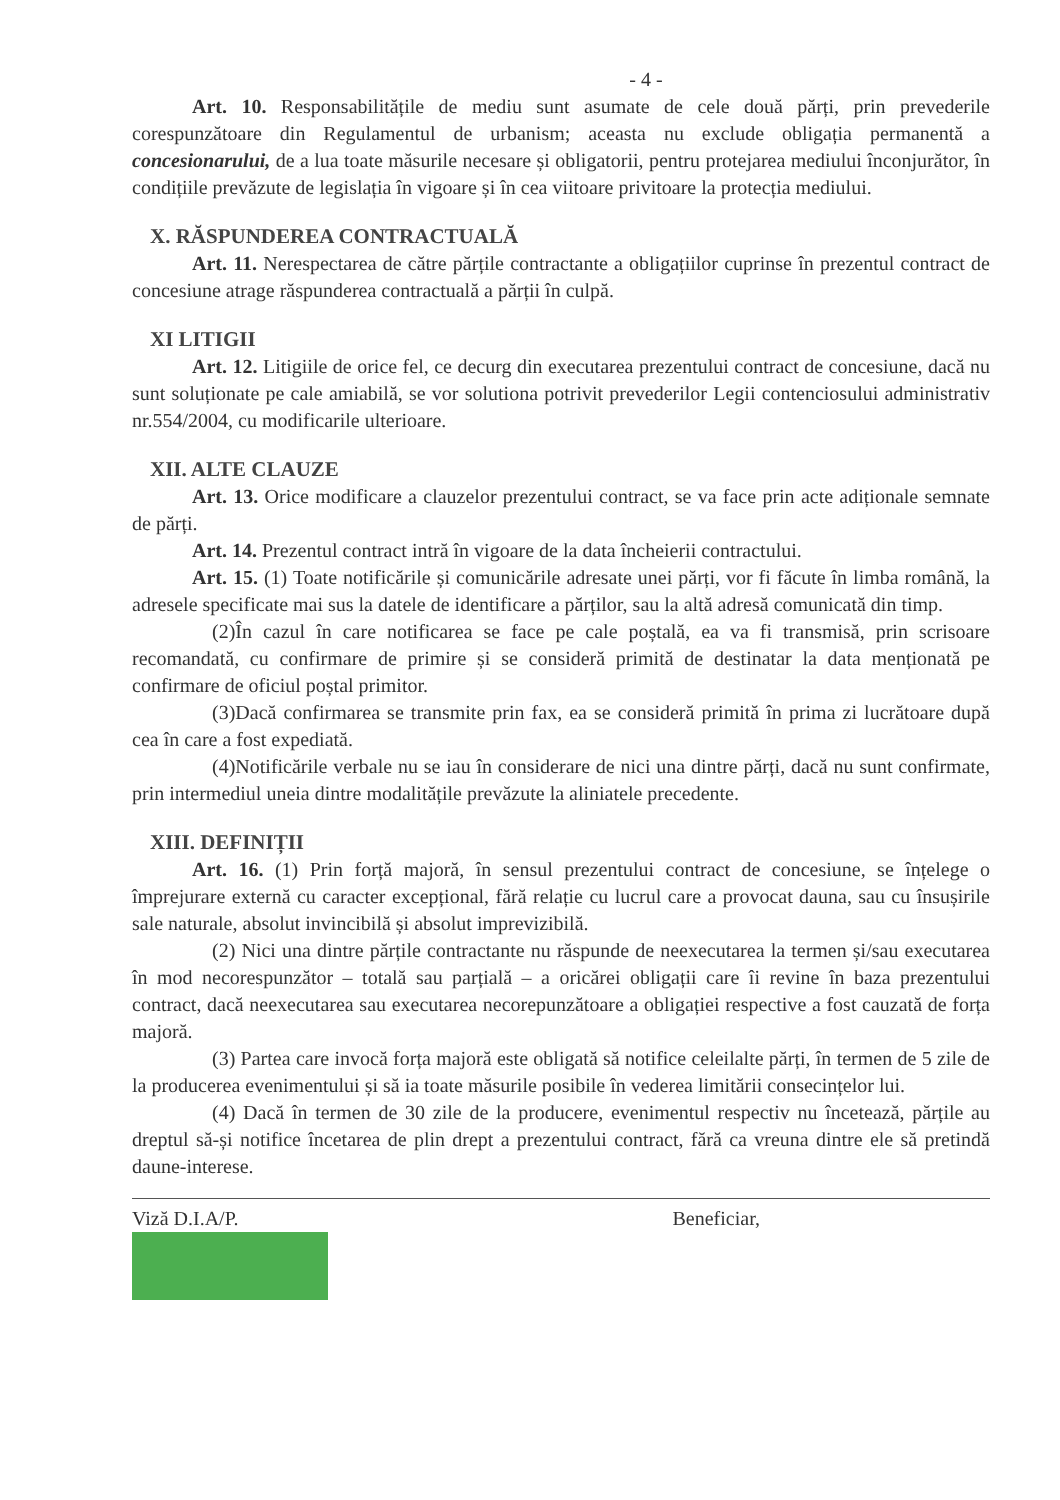- 4 -
Art. 10. Responsabilitățile de mediu sunt asumate de cele două părți, prin prevederile corespunzătoare din Regulamentul de urbanism; aceasta nu exclude obligația permanentă a concesionarului, de a lua toate măsurile necesare și obligatorii, pentru protejarea mediului înconjurător, în condițiile prevăzute de legislația în vigoare și în cea viitoare privitoare la protecția mediului.
X. RĂSPUNDEREA CONTRACTUALĂ
Art. 11. Nerespectarea de către părțile contractante a obligațiilor cuprinse în prezentul contract de concesiune atrage răspunderea contractuală a părții în culpă.
XI LITIGII
Art. 12. Litigiile de orice fel, ce decurg din executarea prezentului contract de concesiune, dacă nu sunt soluționate pe cale amiabilă, se vor solutiona potrivit prevederilor Legii contenciosului administrativ nr.554/2004, cu modificarile ulterioare.
XII. ALTE CLAUZE
Art. 13. Orice modificare a clauzelor prezentului contract, se va face prin acte adiționale semnate de părți.
Art. 14. Prezentul contract intră în vigoare de la data încheierii contractului.
Art. 15. (1) Toate notificările și comunicările adresate unei părți, vor fi făcute în limba română, la adresele specificate mai sus la datele de identificare a părților, sau la altă adresă comunicată din timp.
(2)În cazul în care notificarea se face pe cale poștală, ea va fi transmisă, prin scrisoare recomandată, cu confirmare de primire și se consideră primită de destinatar la data menționată pe confirmare de oficiul poștal primitor.
(3)Dacă confirmarea se transmite prin fax, ea se consideră primită în prima zi lucrătoare după cea în care a fost expediată.
(4)Notificările verbale nu se iau în considerare de nici una dintre părți, dacă nu sunt confirmate, prin intermediul uneia dintre modalitățile prevăzute la aliniatele precedente.
XIII. DEFINIȚII
Art. 16. (1) Prin forță majoră, în sensul prezentului contract de concesiune, se înțelege o împrejurare externă cu caracter excepțional, fără relație cu lucrul care a provocat dauna, sau cu însușirile sale naturale, absolut invincibilă și absolut imprevizibilă.
(2) Nici una dintre părțile contractante nu răspunde de neexecutarea la termen și/sau executarea în mod necorespunzător – totală sau parțială – a oricărei obligații care îi revine în baza prezentului contract, dacă neexecutarea sau executarea necorepunzătoare a obligației respective a fost cauzată de forța majoră.
(3) Partea care invocă forța majoră este obligată să notifice celeilalte părți, în termen de 5 zile de la producerea evenimentului și să ia toate măsurile posibile în vederea limitării consecințelor lui.
(4) Dacă în termen de 30 zile de la producere, evenimentul respectiv nu încetează, părțile au dreptul să-și notifice încetarea de plin drept a prezentului contract, fără ca vreuna dintre ele să pretindă daune-interese.
Viză D.I.A/P. Beneficiar,